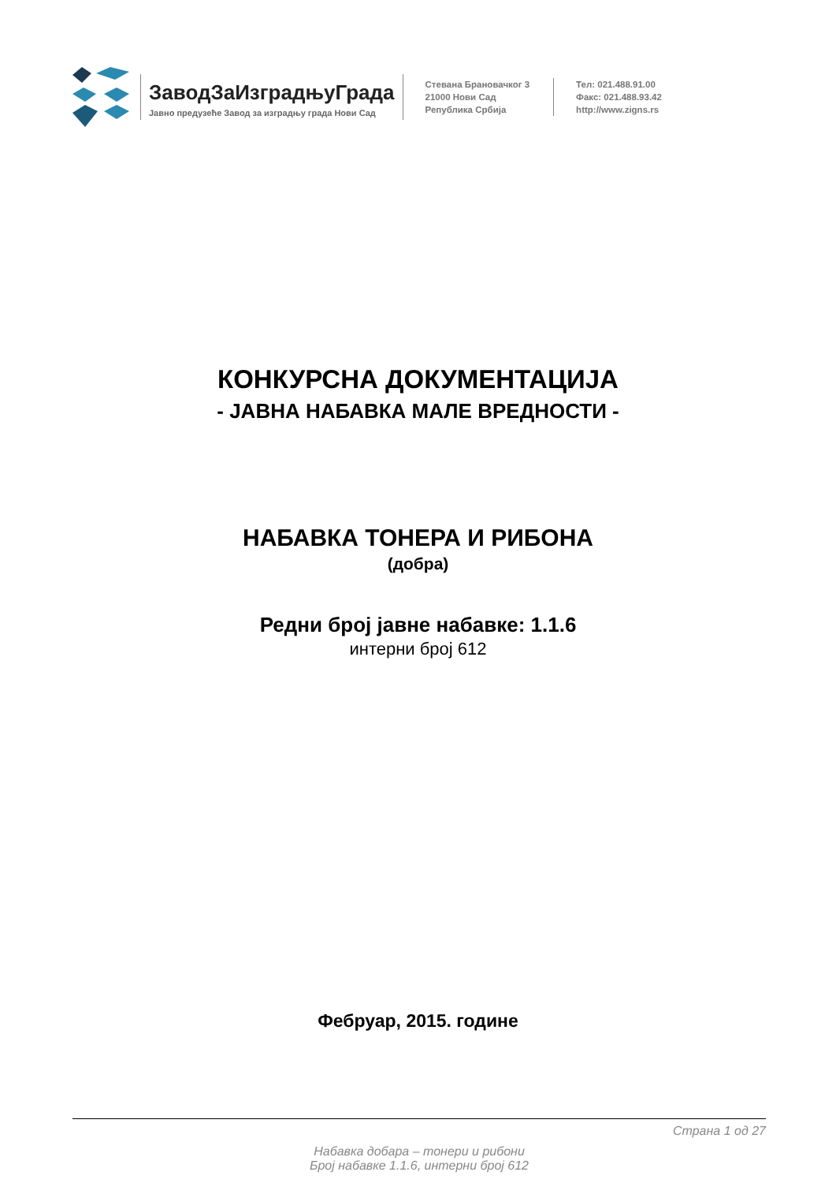ЗаводЗаИзградњуГрада
Јавно предузеће Завод за изградњу града Нови Сад
Стевана Брановачког 3
21000 Нови Сад
Република Србија
Тел: 021.488.91.00
Факс: 021.488.93.42
http://www.zigns.rs
КОНКУРСНА ДОКУМЕНТАЦИЈА
- ЈАВНА НАБАВКА МАЛЕ ВРЕДНОСТИ -
НАБАВКА ТОНЕРА И РИБОНА
(добра)
Редни број јавне набавке: 1.1.6
интерни број 612
Фебруар, 2015. године
Страна 1 од 27
Набавка добара – тонери и рибони
Број набавке 1.1.6, интерни број 612